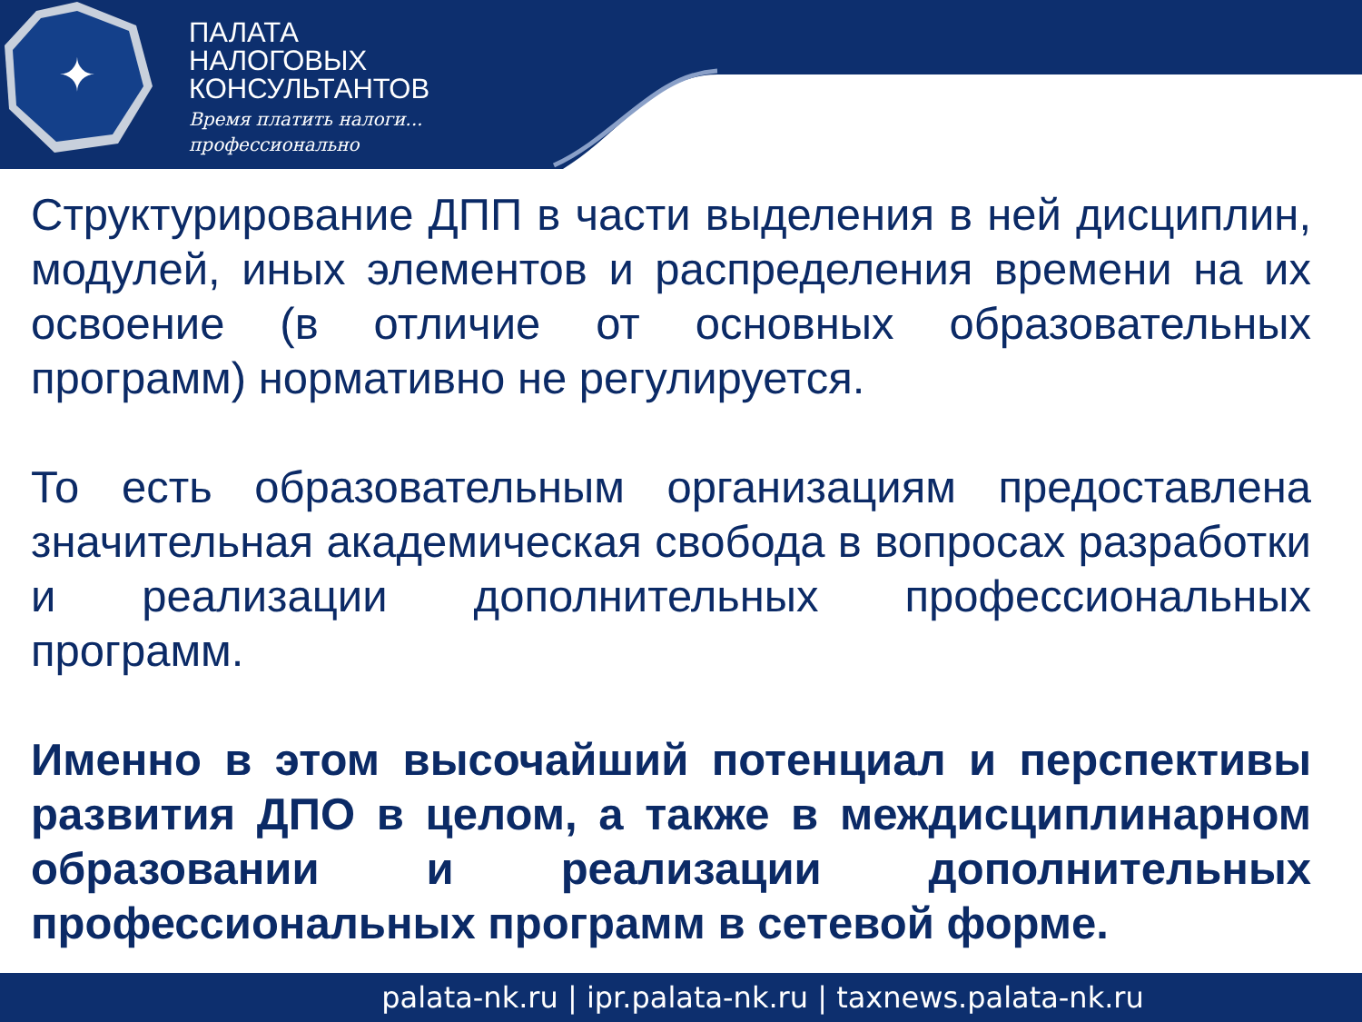✦
ПАЛАТА
НАЛОГОВЫХ
КОНСУЛЬТАНТОВ
Время платить налоги...
профессионально
Структурирование ДПП в части выделения в ней дисциплин, модулей, иных элементов и распределения времени на их освоение (в отличие от основных образовательных программ) нормативно не регулируется.
То есть образовательным организациям предоставлена значительная академическая свобода в вопросах разработки и реализации дополнительных профессиональных программ.
Именно в этом высочайший потенциал и перспективы развития ДПО в целом, а также в междисциплинарном образовании и реализации дополнительных профессиональных программ в сетевой форме.
palata-nk.ru | ipr.palata-nk.ru | taxnews.palata-nk.ru